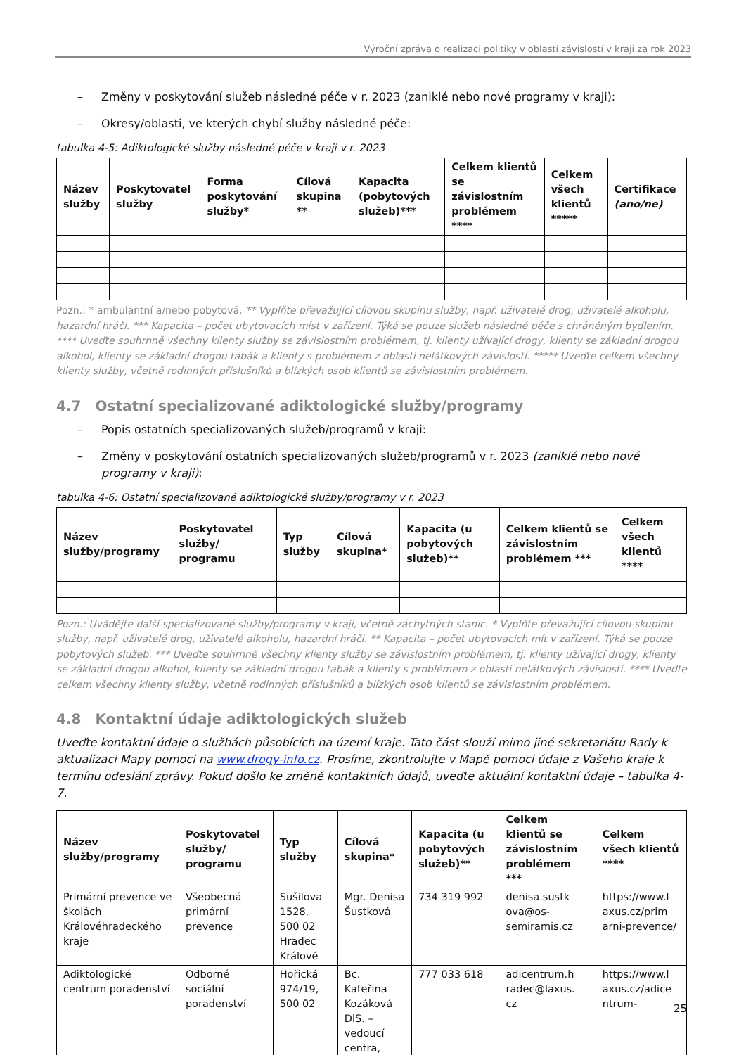Výroční zpráva o realizaci politiky v oblasti závislostí v kraji za rok 2023
– Změny v poskytování služeb následné péče v r. 2023 (zaniklé nebo nové programy v kraji):
– Okresy/oblasti, ve kterých chybí služby následné péče:
tabulka 4-5: Adiktologické služby následné péče v kraji v r. 2023
| Název služby | Poskytovatel služby | Forma poskytování služby* | Cílová skupina ** | Kapacita (pobytových služeb)*** | Celkem klientů se závislostním problémem **** | Celkem všech klientů ***** | Certifikace (ano/ne) |
| --- | --- | --- | --- | --- | --- | --- | --- |
Pozn.: * ambulantní a/nebo pobytová, ** Vyplňte převažující cílovou skupinu služby, např. uživatelé drog, uživatelé alkoholu, hazardní hráči. *** Kapacita – počet ubytovacích míst v zařízení. Týká se pouze služeb následné péče s chráněným bydlením. **** Uveďte souhrnně všechny klienty služby se závislostním problémem, tj. klienty užívající drogy, klienty se základní drogou alkohol, klienty se základní drogou tabák a klienty s problémem z oblasti nelátkových závislostí. ***** Uveďte celkem všechny klienty služby, včetně rodinných příslušníků a blízkých osob klientů se závislostním problémem.
4.7 Ostatní specializované adiktologické služby/programy
– Popis ostatních specializovaných služeb/programů v kraji:
– Změny v poskytování ostatních specializovaných služeb/programů v r. 2023 (zaniklé nebo nové programy v kraji):
tabulka 4-6: Ostatní specializované adiktologické služby/programy v r. 2023
| Název služby/programy | Poskytovatel služby/ programu | Typ služby | Cílová skupina* | Kapacita (u pobytových služeb)** | Celkem klientů se závislostním problémem *** | Celkem všech klientů **** |
| --- | --- | --- | --- | --- | --- | --- |
Pozn.: Uvádějte další specializované služby/programy v kraji, včetně záchytných stanic. * Vyplňte převažující cílovou skupinu služby, např. uživatelé drog, uživatelé alkoholu, hazardní hráči. ** Kapacita – počet ubytovacích mít v zařízení. Týká se pouze pobytových služeb. *** Uveďte souhrnně všechny klienty služby se závislostním problémem, tj. klienty užívající drogy, klienty se základní drogou alkohol, klienty se základní drogou tabák a klienty s problémem z oblasti nelátkových závislostí. **** Uveďte celkem všechny klienty služby, včetně rodinných příslušníků a blízkých osob klientů se závislostním problémem.
4.8 Kontaktní údaje adiktologických služeb
Uveďte kontaktní údaje o službách působících na území kraje. Tato část slouží mimo jiné sekretariátu Rady k aktualizaci Mapy pomoci na www.drogy-info.cz. Prosíme, zkontrolujte v Mapě pomoci údaje z Vašeho kraje k termínu odeslání zprávy. Pokud došlo ke změně kontaktních údajů, uveďte aktuální kontaktní údaje – tabulka 4-7.
| Název služby/programy | Poskytovatel služby/ programu | Typ služby | Cílová skupina* | Kapacita (u pobytových služeb)** | Celkem klientů se závislostním problémem *** | Celkem všech klientů **** |
| --- | --- | --- | --- | --- | --- | --- |
| Primární prevence ve školách Královéhradeckého kraje | Všeobecná primární prevence | Sušilova 1528, 500 02 Hradec Králové | Mgr. Denisa Šustková | 734 319 992 | denisa.sustk ova@os-semiramis.cz | https://www.l axus.cz/prim arni-prevence/ |
| Adiktologické centrum poradenství | Odborné sociální poradenství | Hořická 974/19, 500 02 | Bc. Kateřina Kozáková DiS. – vedoucí centra, | 777 033 618 | adicentrum.h radec@laxus. cz | https://www.l axus.cz/adice ntrum- |
25